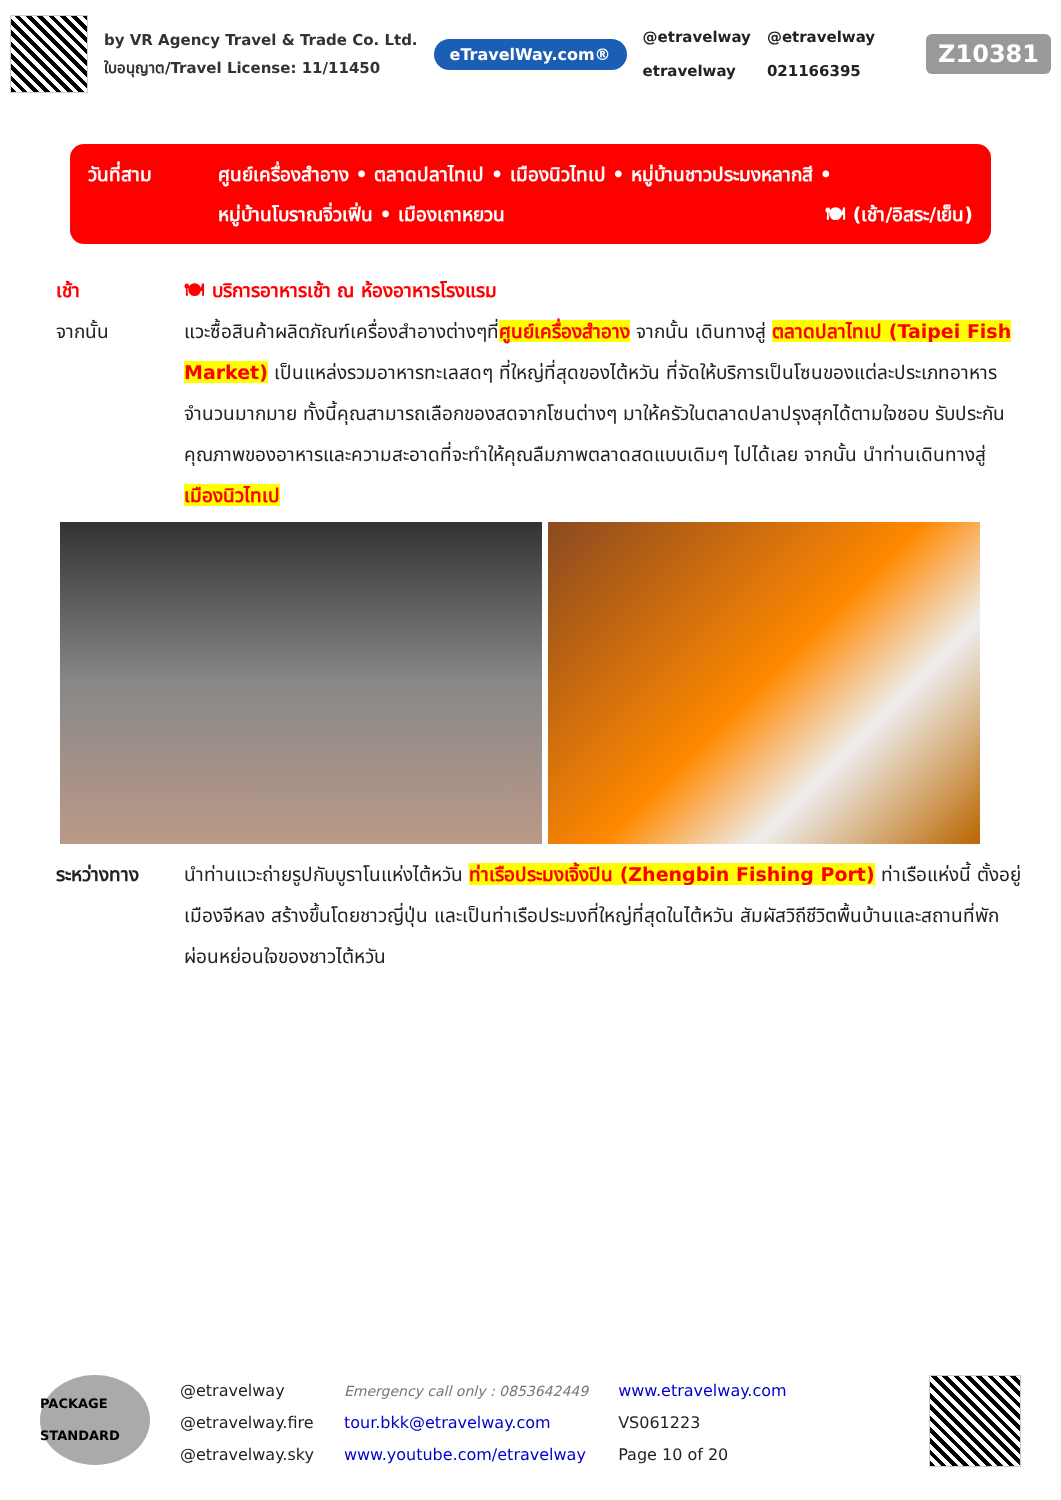by VR Agency Travel & Trade Co. Ltd.
ใบอนุญาต/Travel License: 11/11450
eTravelWay.com®
@etravelway
etravelway
@etravelway
021166395
Z10381
วันที่สาม ศูนย์เครื่องสำอาง • ตลาดปลาไทเป • เมืองนิวไทเป • หมู่บ้านชาวประมงหลากสี •
หมู่บ้านโบราณจิ่วเฟิ่น • เมืองเถาหยวน 🍽 (เช้า/อิสระ/เย็น)
เช้า 🍽 บริการอาหารเช้า ณ ห้องอาหารโรงแรม
จากนั้น แวะซื้อสินค้าผลิตภัณฑ์เครื่องสำอางต่างๆที่ศูนย์เครื่องสำอาง จากนั้น เดินทางสู่ ตลาดปลาไทเป (Taipei Fish Market) เป็นแหล่งรวมอาหารทะเลสดๆ ที่ใหญ่ที่สุดของไต้หวัน ที่จัดให้บริการเป็นโซนของแต่ละประเภทอาหารจำนวนมากมาย ทั้งนี้คุณสามารถเลือกของสดจากโซนต่างๆ มาให้ครัวในตลาดปลาปรุงสุกได้ตามใจชอบ รับประกันคุณภาพของอาหารและความสะอาดที่จะทำให้คุณลืมภาพตลาดสดแบบเดิมๆ ไปได้เลย จากนั้น นำท่านเดินทางสู่ เมืองนิวไทเป
ระหว่างทาง นำท่านแวะถ่ายรูปกับบูราโนแห่งไต้หวัน ท่าเรือประมงเจิ้งปิน (Zhengbin Fishing Port) ท่าเรือแห่งนี้ ตั้งอยู่เมืองจีหลง สร้างขึ้นโดยชาวญี่ปุ่น และเป็นท่าเรือประมงที่ใหญ่ที่สุดในไต้หวัน สัมผัสวิถีชีวิตพื้นบ้านและสถานที่พักผ่อนหย่อนใจของชาวไต้หวัน
PACKAGE STANDARD
@etravelway
@etravelway.fire
@etravelway.sky
Emergency call only : 0853642449
tour.bkk@etravelway.com
www.youtube.com/etravelway
www.etravelway.com
VS061223
Page 10 of 20